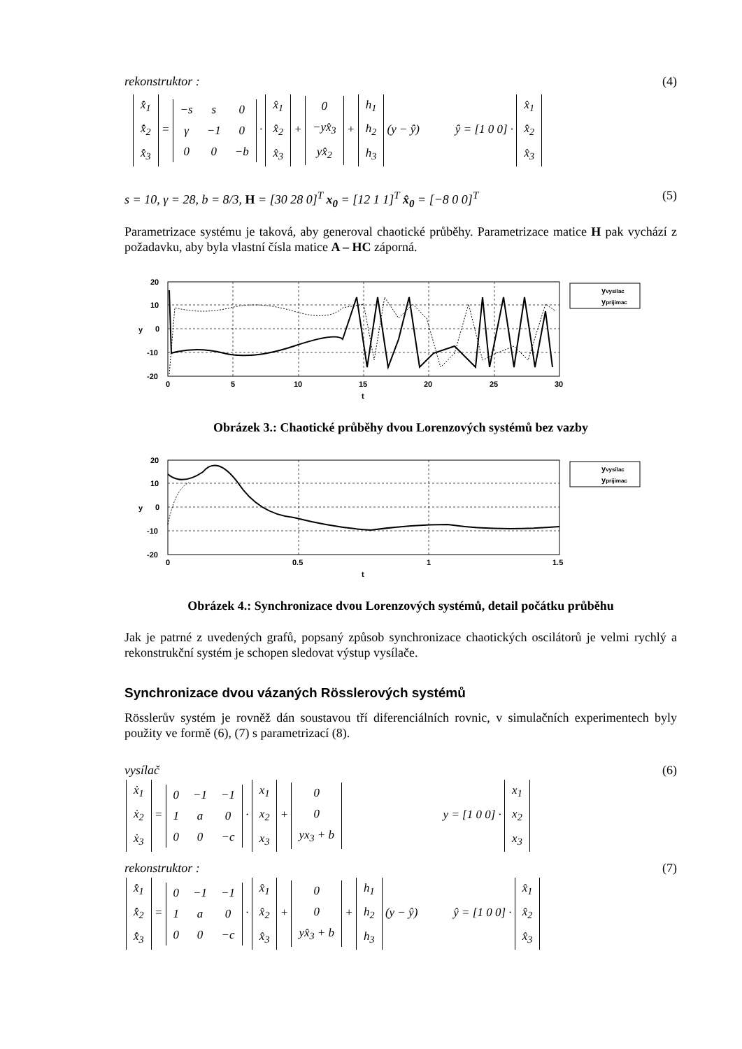rekonstruktor : (4)
| x̂̇<sub>1</sub> |
| x̂̇<sub>2</sub> |
| x̂̇<sub>3</sub> |
=
| −s | s | 0 |
| γ | −1 | 0 |
| 0 | 0 | −b |
·
| x̂<sub>1</sub> |
| x̂<sub>2</sub> |
| x̂<sub>3</sub> |
+
| 0 |
| −yx̂<sub>3</sub> |
| yx̂<sub>2</sub> |
+
| h<sub>1</sub> |
| h<sub>2</sub> |
| h<sub>3</sub> |
(y − ŷ) ŷ = [1 0 0] ·
| x̂<sub>1</sub> |
| x̂<sub>2</sub> |
| x̂<sub>3</sub> |
s = 10, γ = 28, b = 8/3, H = [30 28 0]<sup>T</sup> x<sub>0</sub> = [12 1 1]<sup>T</sup> x̂<sub>0</sub> = [−8 0 0]<sup>T</sup> (5)
Parametrizace systému je taková, aby generoval chaotické průběhy. Parametrizace matice H pak vychází z požadavku, aby byla vlastní čísla matice A – HC záporná.
20
10
0
-10
-20
y
0
5
10
15
20
25
30
t
yvysilac
yprijimac
Obrázek 3.: Chaotické průběhy dvou Lorenzových systémů bez vazby
20
10
0
-10
-20
y
0
0.5
1
1.5
t
yvysilac
yprijimac
Obrázek 4.: Synchronizace dvou Lorenzových systémů, detail počátku průběhu
Jak je patrné z uvedených grafů, popsaný způsob synchronizace chaotických oscilátorů je velmi rychlý a rekonstrukční systém je schopen sledovat výstup vysílače.
Synchronizace dvou vázaných Rösslerových systémů
Rösslerův systém je rovněž dán soustavou tří diferenciálních rovnic, v simulačních experimentech byly použity ve formě (6), (7) s parametrizací (8).
vysílač (6)
| ẋ<sub>1</sub> |
| ẋ<sub>2</sub> |
| ẋ<sub>3</sub> |
=
| 0 | −1 | −1 |
| 1 | a | 0 |
| 0 | 0 | −c |
·
| x<sub>1</sub> |
| x<sub>2</sub> |
| x<sub>3</sub> |
+
| 0 |
| 0 |
| yx<sub>3</sub> + b |
y = [1 0 0] ·
| x<sub>1</sub> |
| x<sub>2</sub> |
| x<sub>3</sub> |
rekonstruktor : (7)
| x̂̇<sub>1</sub> |
| x̂̇<sub>2</sub> |
| x̂̇<sub>3</sub> |
=
| 0 | −1 | −1 |
| 1 | a | 0 |
| 0 | 0 | −c |
·
| x̂<sub>1</sub> |
| x̂<sub>2</sub> |
| x̂<sub>3</sub> |
+
| 0 |
| 0 |
| yx̂<sub>3</sub> + b |
+
| h<sub>1</sub> |
| h<sub>2</sub> |
| h<sub>3</sub> |
(y − ŷ) ŷ = [1 0 0] ·
| x̂<sub>1</sub> |
| x̂<sub>2</sub> |
| x̂<sub>3</sub> |